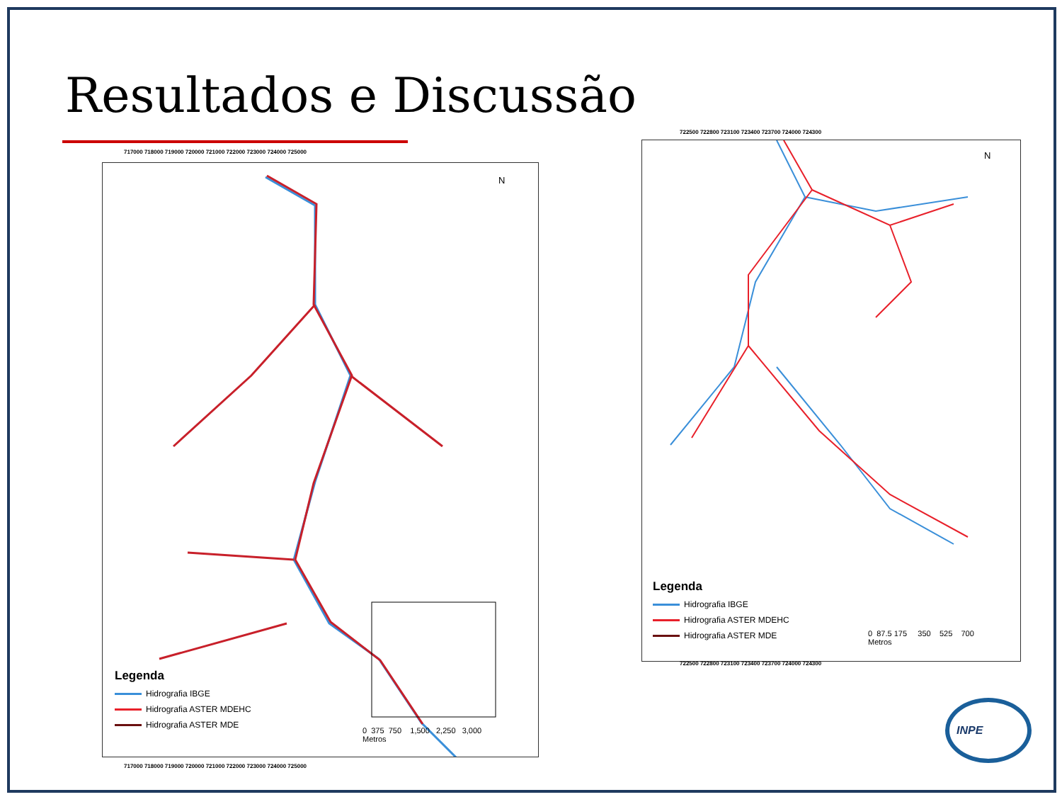Resultados e Discussão
717000 718000 719000 720000 721000 722000 723000 724000 725000
N
Legenda
Hidrografia IBGE
Hidrografia ASTER MDEHC
Hidrografia ASTER MDE
0 375 750 1,500 2,250 3,000
Metros
717000 718000 719000 720000 721000 722000 723000 724000 725000
722500 722800 723100 723400 723700 724000 724300
N
Legenda
Hidrografia IBGE
Hidrografia ASTER MDEHC
Hidrografia ASTER MDE
0 87.5 175 350 525 700
Metros
722500 722800 723100 723400 723700 724000 724300
INPE